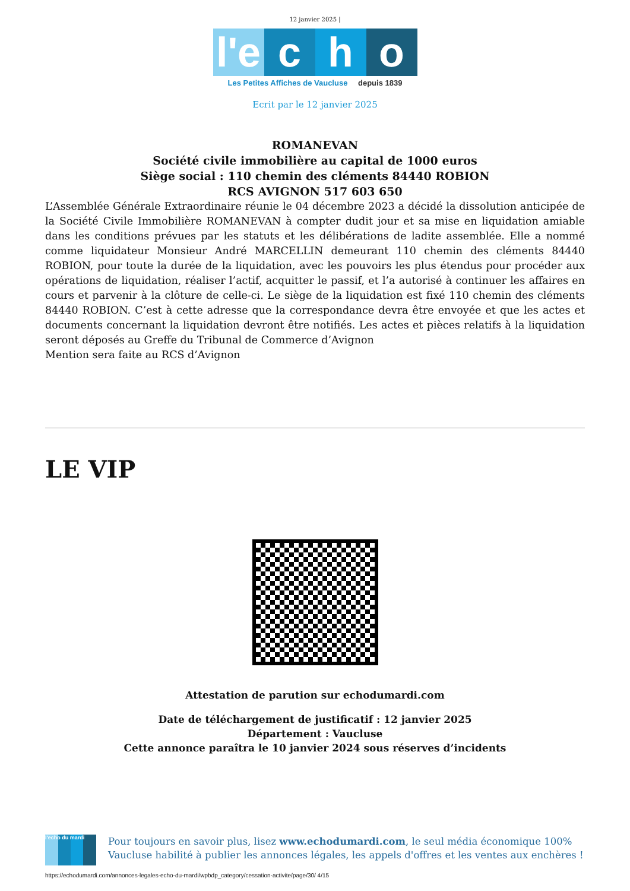12 janvier 2025 |
l'e
c h o
Les Petites Affiches de Vaucluse depuis 1839
Ecrit par le 12 janvier 2025
ROMANEVAN
Société civile immobilière au capital de 1000 euros
Siège social : 110 chemin des cléments 84440 ROBION
RCS AVIGNON 517 603 650
L’Assemblée Générale Extraordinaire réunie le 04 décembre 2023 a décidé la dissolution anticipée de la Société Civile Immobilière ROMANEVAN à compter dudit jour et sa mise en liquidation amiable dans les conditions prévues par les statuts et les délibérations de ladite assemblée. Elle a nommé comme liquidateur Monsieur André MARCELLIN demeurant 110 chemin des cléments 84440 ROBION, pour toute la durée de la liquidation, avec les pouvoirs les plus étendus pour procéder aux opérations de liquidation, réaliser l’actif, acquitter le passif, et l’a autorisé à continuer les affaires en cours et parvenir à la clôture de celle-ci. Le siège de la liquidation est fixé 110 chemin des cléments 84440 ROBION. C’est à cette adresse que la correspondance devra être envoyée et que les actes et documents concernant la liquidation devront être notifiés. Les actes et pièces relatifs à la liquidation seront déposés au Greffe du Tribunal de Commerce d’Avignon
Mention sera faite au RCS d’Avignon
LE VIP
Attestation de parution sur echodumardi.com
Date de téléchargement de justificatif : 12 janvier 2025
Département : Vaucluse
Cette annonce paraîtra le 10 janvier 2024 sous réserves d’incidents
l'echo du mardi
Pour toujours en savoir plus, lisez www.echodumardi.com, le seul média économique 100% Vaucluse habilité à publier les annonces légales, les appels d'offres et les ventes aux enchères !
https://echodumardi.com/annonces-legales-echo-du-mardi/wpbdp_category/cessation-activite/page/30/ 4/15